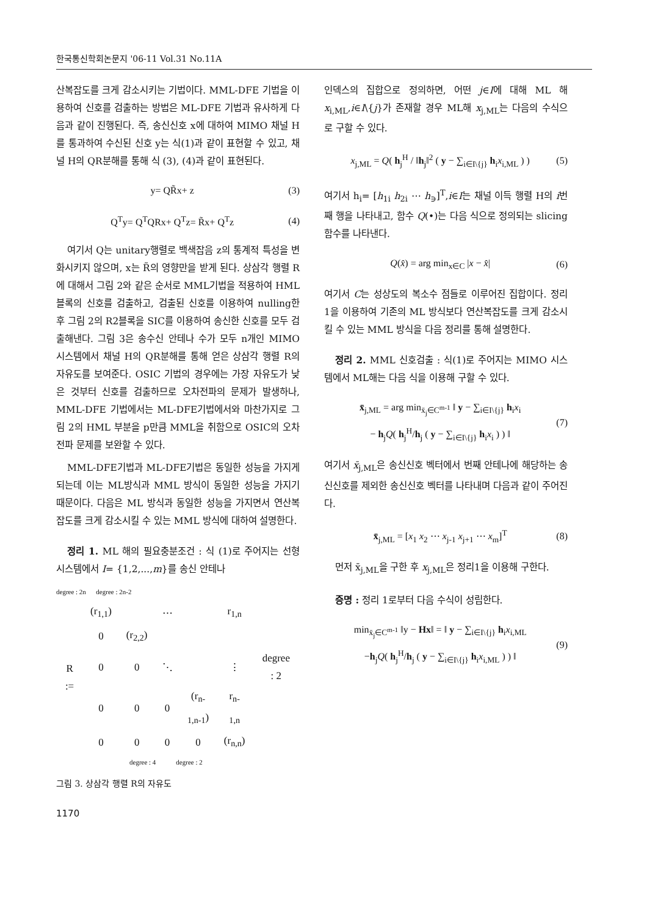한국통신학회논문지 '06-11 Vol.31 No.11A
산복잡도를 크게 감소시키는 기법이다. MML-DFE 기법을 이용하여 신호를 검출하는 방법은 ML-DFE 기법과 유사하게 다음과 같이 진행된다. 즉, 송신신호 x에 대하여 MIMO 채널 H를 통과하여 수신된 신호 y는 식(1)과 같이 표현할 수 있고, 채널 H의 QR분해를 통해 식 (3), (4)과 같이 표현된다.
y= QR̃x+ z (3)
Q<sup>T</sup>y= Q<sup>T</sup>QRx+ Q<sup>T</sup>z= R̃x+ Q<sup>T</sup>z (4)
여기서 Q는 unitary행렬로 백색잡음 z의 통계적 특성을 변화시키지 않으며, x는 R̃의 영향만을 받게 된다. 상삼각 행렬 R에 대해서 그림 2와 같은 순서로 MML기법을 적용하여 HML 블록의 신호를 검출하고, 검출된 신호를 이용하여 nulling한 후 그림 2의 R2블록을 SIC를 이용하여 송신한 신호를 모두 검출해낸다. 그림 3은 송수신 안테나 수가 모두 n개인 MIMO 시스템에서 채널 H의 QR분해를 통해 얻은 상삼각 행렬 R의 자유도를 보여준다. OSIC 기법의 경우에는 가장 자유도가 낮은 것부터 신호를 검출하므로 오차전파의 문제가 발생하나, MML-DFE 기법에서는 ML-DFE기법에서와 마찬가지로 그림 2의 HML 부분을 p만큼 MML을 취함으로 OSIC의 오차전파 문제를 보완할 수 있다.
MML-DFE기법과 ML-DFE기법은 동일한 성능을 가지게 되는데 이는 ML방식과 MML 방식이 동일한 성능을 가지기 때문이다. 다음은 ML 방식과 동일한 성능을 가지면서 연산복잡도를 크게 감소시킬 수 있는 MML 방식에 대하여 설명한다.
정리 1. ML 해의 필요충분조건 : 식 (1)로 주어지는 선형 시스템에서 I= {1,2,...,m}를 송신 안테나
degree : 2n degree : 2n-2
| R := | (r<sub>1,1</sub>) | | ⋯ | | r<sub>1,n</sub> | |
| | 0 | (r<sub>2,2</sub>) | | | | |
| | 0 | 0 | ⋱ | | ⋮ | degree : 2 |
| | 0 | 0 | 0 | (r<sub>n-1,n-1</sub>) | r<sub>n-1,n</sub> | |
| | 0 | 0 | 0 | 0 | (r<sub>n,n</sub>) | |
degree : 4 degree : 2
그림 3. 상삼각 행렬 R의 자유도
1170
인덱스의 집합으로 정의하면, 어떤 j∈I에 대해 ML 해 x<sub>i,ML</sub>,i∈I\{j}가 존재할 경우 ML해 x<sub>j,ML</sub>는 다음의 수식으로 구할 수 있다.
x<sub>j,ML</sub> = Q( h<sub>j</sub><sup>H</sup> / ‖h<sub>j</sub>‖<sup>2</sup> ( y − ∑<sub>i∈I\{j}</sub> h<sub>i</sub>x<sub>i,ML</sub> ) ) (5)
여기서 h<sub>i</sub>= [h<sub>1i</sub> h<sub>2i</sub> ⋯ h<sub>∋</sub>]<sup>T</sup>,i∈I는 채널 이득 행렬 H의 i번째 행을 나타내고, 함수 Q(•)는 다음 식으로 정의되는 slicing함수를 나타낸다.
Q(x̂) = arg min<sub>x∈C</sub> |x − x̂| (6)
여기서 C는 성상도의 복소수 점들로 이루어진 집합이다. 정리 1을 이용하여 기존의 ML 방식보다 연산복잡도를 크게 감소시킬 수 있는 MML 방식을 다음 정리를 통해 설명한다.
정리 2. MML 신호검출 : 식(1)로 주어지는 MIMO 시스템에서 ML해는 다음 식을 이용해 구할 수 있다.
x̄<sub>j,ML</sub> = arg min<sub>x̄<sub>j</sub>∈C<sup>m-1</sup></sub> ‖ y − ∑<sub>i∈I\{j}</sub> h<sub>i</sub>x<sub>i</sub>
− h<sub>j</sub>Q( h<sub>j</sub><sup>H</sup>/h<sub>j</sub> ( y − ∑<sub>i∈I\{j}</sub> h<sub>i</sub>x<sub>i</sub> ) ) ‖ (7)
여기서 x̄<sub>j,ML</sub>은 송신신호 벡터에서 번째 안테나에 해당하는 송신신호를 제외한 송신신호 벡터를 나타내며 다음과 같이 주어진다.
x̄<sub>j,ML</sub> = [x<sub>1</sub> x<sub>2</sub> ⋯ x<sub>j-1</sub> x<sub>j+1</sub> ⋯ x<sub>m</sub>]<sup>T</sup> (8)
먼저 x̄<sub>j,ML</sub>을 구한 후 x<sub>j,ML</sub>은 정리1을 이용해 구한다.
증명 : 정리 1로부터 다음 수식이 성립한다.
min<sub>x̄<sub>j</sub>∈C<sup>m-1</sup></sub> ‖y − Hx‖ = ‖ y − ∑<sub>i∈I\{j}</sub> h<sub>i</sub>x<sub>i,ML</sub>
−h<sub>j</sub>Q( h<sub>j</sub><sup>H</sup>/h<sub>j</sub> ( y − ∑<sub>i∈I\{j}</sub> h<sub>i</sub>x<sub>i,ML</sub> ) ) ‖ (9)